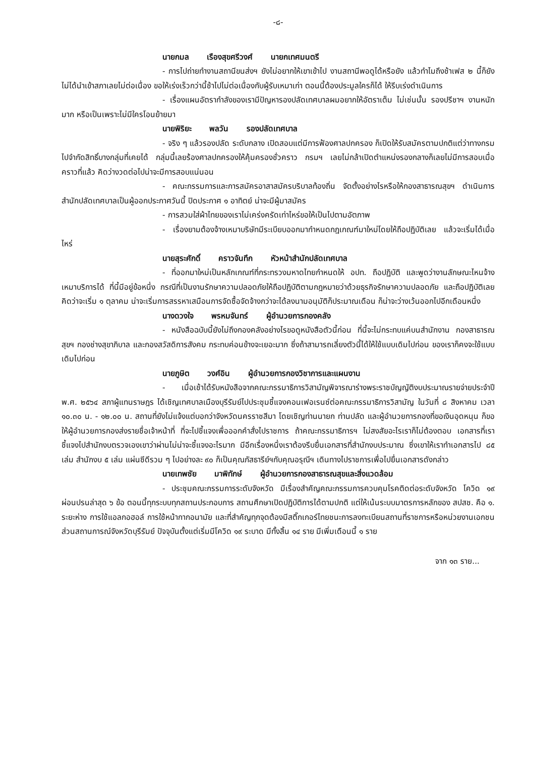-๘-
นายกมล เรืองสุขศรีวงศ์ นายกเทศมนตรี
- การไปถ่ายทำงานสถานีขนส่งฯ ยังไม่อยากให้เขาเข้าไป งานสถานีพอดูได้หรือยัง แล้วทำไมถึงช้าเฟส ๒ นี้ก็ยังไม่ได้นำเข้าสภาเลยไม่ต่อเนื่อง ขอให้เร่งเร็วกว่านี้ช้าไปไม่ต่อเนื่องกับผู้รับเหมาเก่า ตอนนี้ต้องประมูลใครก็ได้ ให้รีบเร่งดำเนินการ
- เรื่องแผนอัตรากำลังของเรามีปัญหารองปลัดเทศบาลผมอยากให้อัตราเต็ม ไม่เช่นนั้น รองปรีชาฯ งานหนักมาก หรือเป็นเพราะไม่มีใครโอนย้ายมา
นายพิริยะ พลวัน รองปลัดเทศบาล
- จริง ๆ แล้วรองปลัด ระดับกลาง เปิดสอบแต่มีการฟ้องศาลปกครอง ก็เปิดให้รับสมัครตามปกติแต่ว่าทางกรมไปจำกัดสิทธิ์บางกลุ่มที่เคยได้ กลุ่มนี้เลยร้องศาลปกครองให้คุ้มครองชั่วคราว กรมฯ เลยไม่กล้าเปิดตำแหน่งรองกลางก็เลยไม่มีการสอบเมื่อคราวที่แล้ว คิดว่างวดต่อไปน่าจะมีการสอบแน่นอน
- คณะกรรมการและการสมัครอาสาสมัครบริบาลท้องถิ่น จัดตั้งอย่างไรหรือให้กองสาธารณสุขฯ ดำเนินการ สำนักปลัดเทศบาลเป็นผู้ออกประกาศวันนี้ ปิดประกาศ ๑ อาทิตย์ น่าจะมีผู้มาสมัคร
- การสวมใส่ผ้าไทยของเราไม่เคร่งครัดเท่าไหร่ขอให้เป็นไปตามอัตภาพ
- เรื่องยามต้องจ้างเหมาบริษัทมีระเบียบออกมากำหนดกฎเกณฑ์มาใหม่โดยให้ถือปฏิบัติเลย แล้วจะเริ่มได้เมื่อไหร่
นายสุระศักดิ์ คราวจันทึก หัวหน้าสำนักปลัดเทศบาล
- ที่ออกมาใหม่เป็นหลักเกณฑ์ที่กระทรวงมหาดไทยกำหนดให้ อปท. ถือปฏิบัติ และพูดว่างานลักษณะไหนจ้างเหมาบริการได้ ที่นี้มีอยู่ข้อหนึ่ง กรณีที่เป็นงานรักษาความปลอดภัยให้ถือปฏิบัติตามกฎหมายว่าด้วยธุรกิจรักษาความปลอดภัย และถือปฏิบัติเลยคิดว่าจะเริ่ม ๑ ตุลาคม น่าจะเริ่มการสรรหาเสมือนการจัดซื้อจัดจ้างกว่าจะได้ลงนามอนุมัติก็ประมาณเดือน ก็น่าจะว่างเว้นออกไปอีกเดือนหนึ่ง
นางดวงใจ พรหมจันทร์ ผู้อำนวยการกองคลัง
- หนังสือฉบับนี้ยังไม่ถึงกองคลังอย่างไรขอดูหนังสือตัวนี้ก่อน ที่นี้จะไม่กระทบแค่บนสำนักงาน กองสาธารณสุขฯ กองช่างสุขาภิบาล และกองสวัสดิการสังคม กระทบค่อนข้างจะเยอะมาก ซึ่งถ้าสามารถเลี่ยงตัวนี้ได้ให้ใช้แบบเดิมไปก่อน ของเราก็คงจะใช้แบบเดิมไปก่อน
นายภูษิต วงศ์อิน ผู้อำนวยการกองวิชาการและแผนงาน
- เมื่อเช้าได้รับหนังสือจากคณะกรรมาธิการวิสามัญพิจารณาร่างพระราชบัญญัติงบประมาณรายจ่ายประจำปี พ.ศ. ๒๕๖๔ สภาผู้แทนราษฎร ได้เชิญเทศบาลเมืองบุรีรัมย์ไปประชุมชี้แจงคอนเฟอเรนซ์ต่อคณะกรรมาธิการวิสามัญ ในวันที่ ๘ สิงหาคม เวลา ๑๐.๓๐ น. - ๑๒.๐๐ น. สถานที่ยังไม่แจ้งแต่บอกว่าจังหวัดนครราชสีมา โดยเชิญท่านนายก ท่านปลัด และผู้อำนวยการกองที่ขอเงินอุดหนุน ก็ขอให้ผู้อำนวยการกองส่งรายชื่อเจ้าหน้าที่ ที่จะไปชี้แจงเพื่อออกคำสั่งไปราชการ ถ้าคณะกรรมาธิการฯ ไม่สงสัยอะไรเราก็ไม่ต้องตอบ เอกสารที่เราชี้แจงไปสำนักงบตรวจเองเขาว่าผ่านไม่น่าจะชี้แจงอะไรมาก มีอีกเรื่องหนึ่งเราต้องรีบยื่นเอกสารที่สำนักงบประมาณ ซึ่งเขาให้เราทำเอกสารไป ๘๕ เล่ม สำนักงบ ๕ เล่ม แผ่นซีดีรวม ๆ ไปอย่างละ ๙๐ ก็เป็นคุณภัสธารีย์ฯกับคุณอรุณีฯ เดินทางไปราชการเพื่อไปยื่นเอกสารดังกล่าว
นายเทพชัย มาพิทักษ์ ผู้อำนวยการกองสาธารณสุขและสิ่งแวดล้อม
- ประชุมคณะกรรมการระดับจังหวัด มีเรื่องสำคัญคณะกรรมการควบคุมโรคติดต่อระดับจังหวัด โควิด ๑๙ ผ่อนปรนล่าสุด ๖ ข้อ ตอนนี้ทุกระบบทุกสถานประกอบการ สถานศึกษาเปิดปฏิบัติการได้ตามปกติ แต่ให้เน้นระบบมาตรการหลักของ สปสช. คือ ๑. ระยะห่าง การใช้แอลกอฮอล์ การใช้หน้ากากอนามัย และที่สำคัญทุกจุดต้องมีสติ๊กเกอร์ไทยชนะการลงทะเบียนสถานที่ราชการหรือหน่วยงานเอกชน ส่วนสถานการณ์จังหวัดบุรีรัมย์ ปัจจุบันตั้งแต่เริ่มมีโควิด ๑๙ ระบาด มีทั้งสิ้น ๑๔ ราย มีเพิ่มเดือนนี้ ๑ ราย
จาก ๑๓ ราย...